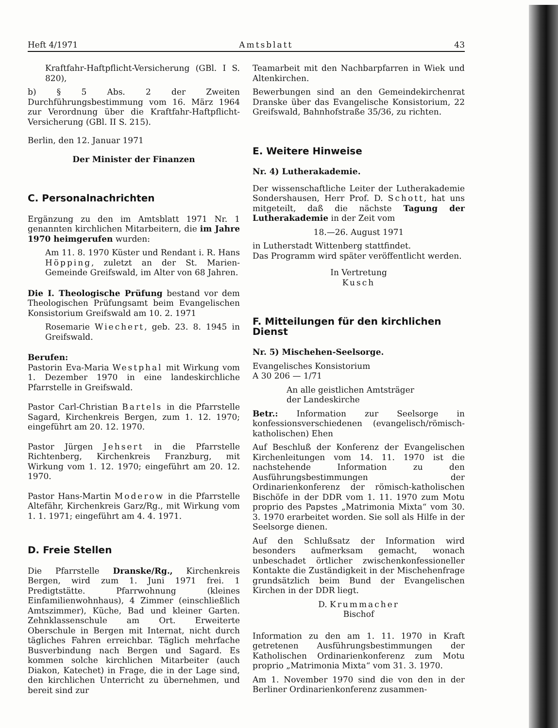Heft 4/1971 Amtsblatt 43
Kraftfahr-Haftpflicht-Versicherung (GBl. I S. 820),
b) § 5 Abs. 2 der Zweiten Durchführungsbestimmung vom 16. März 1964 zur Verordnung über die Kraftfahr-Haftpflicht-Versicherung (GBl. II S. 215).
Berlin, den 12. Januar 1971
Der Minister der Finanzen
C. Personalnachrichten
Ergänzung zu den im Amtsblatt 1971 Nr. 1 genannten kirchlichen Mitarbeitern, die im Jahre 1970 heimgerufen wurden:
Am 11. 8. 1970 Küster und Rendant i. R. Hans Höpping, zuletzt an der St. Marien-Gemeinde Greifswald, im Alter von 68 Jahren.
Die I. Theologische Prüfung bestand vor dem Theologischen Prüfungsamt beim Evangelischen Konsistorium Greifswald am 10. 2. 1971
Rosemarie Wiechert, geb. 23. 8. 1945 in Greifswald.
Berufen:
Pastorin Eva-Maria Westphal mit Wirkung vom 1. Dezember 1970 in eine landeskirchliche Pfarrstelle in Greifswald.
Pastor Carl-Christian Bartels in die Pfarrstelle Sagard, Kirchenkreis Bergen, zum 1. 12. 1970; eingeführt am 20. 12. 1970.
Pastor Jürgen Jehsert in die Pfarrstelle Richtenberg, Kirchenkreis Franzburg, mit Wirkung vom 1. 12. 1970; eingeführt am 20. 12. 1970.
Pastor Hans-Martin Moderow in die Pfarrstelle Altefähr, Kirchenkreis Garz/Rg., mit Wirkung vom 1. 1. 1971; eingeführt am 4. 4. 1971.
D. Freie Stellen
Die Pfarrstelle Dranske/Rg., Kirchenkreis Bergen, wird zum 1. Juni 1971 frei. 1 Predigtstätte. Pfarrwohnung (kleines Einfamilienwohnhaus), 4 Zimmer (einschließlich Amtszimmer), Küche, Bad und kleiner Garten. Zehnklassenschule am Ort. Erweiterte Oberschule in Bergen mit Internat, nicht durch tägliches Fahren erreichbar. Täglich mehrfache Busverbindung nach Bergen und Sagard. Es kommen solche kirchlichen Mitarbeiter (auch Diakon, Katechet) in Frage, die in der Lage sind, den kirchlichen Unterricht zu übernehmen, und bereit sind zur
Teamarbeit mit den Nachbarpfarren in Wiek und Altenkirchen.
Bewerbungen sind an den Gemeindekirchenrat Dranske über das Evangelische Konsistorium, 22 Greifswald, Bahnhofstraße 35/36, zu richten.
E. Weitere Hinweise
Nr. 4) Lutherakademie.
Der wissenschaftliche Leiter der Lutherakademie Sondershausen, Herr Prof. D. Schott, hat uns mitgeteilt, daß die nächste Tagung der Lutherakademie in der Zeit vom
18.—26. August 1971
in Lutherstadt Wittenberg stattfindet.
Das Programm wird später veröffentlicht werden.
In Vertretung
Kusch
F. Mitteilungen für den kirchlichen Dienst
Nr. 5) Mischehen-Seelsorge.
Evangelisches Konsistorium
A 30 206 — 1/71
An alle geistlichen Amtsträger
der Landeskirche
Betr.: Information zur Seelsorge in konfessionsverschiedenen (evangelisch/römisch-katholischen) Ehen
Auf Beschluß der Konferenz der Evangelischen Kirchenleitungen vom 14. 11. 1970 ist die nachstehende Information zu den Ausführungsbestimmungen der Ordinarienkonferenz der römisch-katholischen Bischöfe in der DDR vom 1. 11. 1970 zum Motu proprio des Papstes „Matrimonia Mixta“ vom 30. 3. 1970 erarbeitet worden. Sie soll als Hilfe in der Seelsorge dienen.
Auf den Schlußsatz der Information wird besonders aufmerksam gemacht, wonach unbeschadet örtlicher zwischenkonfessioneller Kontakte die Zuständigkeit in der Mischehenfrage grundsätzlich beim Bund der Evangelischen Kirchen in der DDR liegt.
D. Krummacher
Bischof
Information zu den am 1. 11. 1970 in Kraft getretenen Ausführungsbestimmungen der Katholischen Ordinarienkonferenz zum Motu proprio „Matrimonia Mixta“ vom 31. 3. 1970.
Am 1. November 1970 sind die von den in der Berliner Ordinarienkonferenz zusammen-